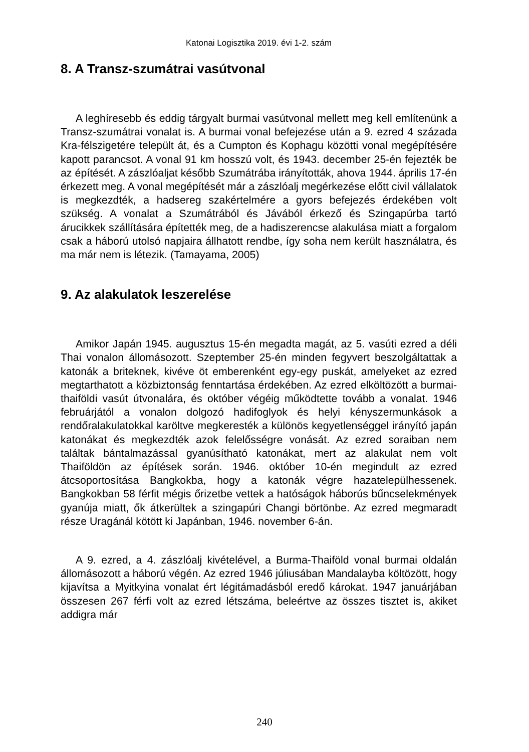Katonai Logisztika 2019. évi 1-2. szám
8. A Transz-szumátrai vasútvonal
A leghíresebb és eddig tárgyalt burmai vasútvonal mellett meg kell említenünk a Transz-szumátrai vonalat is. A burmai vonal befejezése után a 9. ezred 4 százada Kra-félszigetére települt át, és a Cumpton és Kophagu közötti vonal megépítésére kapott parancsot. A vonal 91 km hosszú volt, és 1943. december 25-én fejezték be az építését. A zászlóaljat később Szumátrába irányították, ahova 1944. április 17-én érkezett meg. A vonal megépítését már a zászlóalj megérkezése előtt civil vállalatok is megkezdték, a hadsereg szakértelmére a gyors befejezés érdekében volt szükség. A vonalat a Szumátrából és Jávából érkező és Szingapúrba tartó árucikkek szállítására építették meg, de a hadiszerencse alakulása miatt a forgalom csak a háború utolsó napjaira állhatott rendbe, így soha nem került használatra, és ma már nem is létezik. (Tamayama, 2005)
9. Az alakulatok leszerelése
Amikor Japán 1945. augusztus 15-én megadta magát, az 5. vasúti ezred a déli Thai vonalon állomásozott. Szeptember 25-én minden fegyvert beszolgáltattak a katonák a briteknek, kivéve öt emberenként egy-egy puskát, amelyeket az ezred megtarthatott a közbiztonság fenntartása érdekében. Az ezred elköltözött a burmai-thaiföldi vasút útvonalára, és október végéig működtette tovább a vonalat. 1946 februárjától a vonalon dolgozó hadifoglyok és helyi kényszermunkások a rendőralakulatokkal karöltve megkeresték a különös kegyetlenséggel irányító japán katonákat és megkezdték azok felelősségre vonását. Az ezred soraiban nem találtak bántalmazással gyanúsítható katonákat, mert az alakulat nem volt Thaiföldön az építések során. 1946. október 10-én megindult az ezred átcsoportosítása Bangkokba, hogy a katonák végre hazatelepülhessenek. Bangkokban 58 férfit mégis őrizetbe vettek a hatóságok háborús bűncselekmények gyanúja miatt, ők átkerültek a szingapúri Changi börtönbe. Az ezred megmaradt része Uragánál kötött ki Japánban, 1946. november 6-án.
A 9. ezred, a 4. zászlóalj kivételével, a Burma-Thaiföld vonal burmai oldalán állomásozott a háború végén. Az ezred 1946 júliusában Mandalayba költözött, hogy kijavítsa a Myitkyina vonalat ért légitámadásból eredő károkat. 1947 januárjában összesen 267 férfi volt az ezred létszáma, beleértve az összes tisztet is, akiket addigra már
240